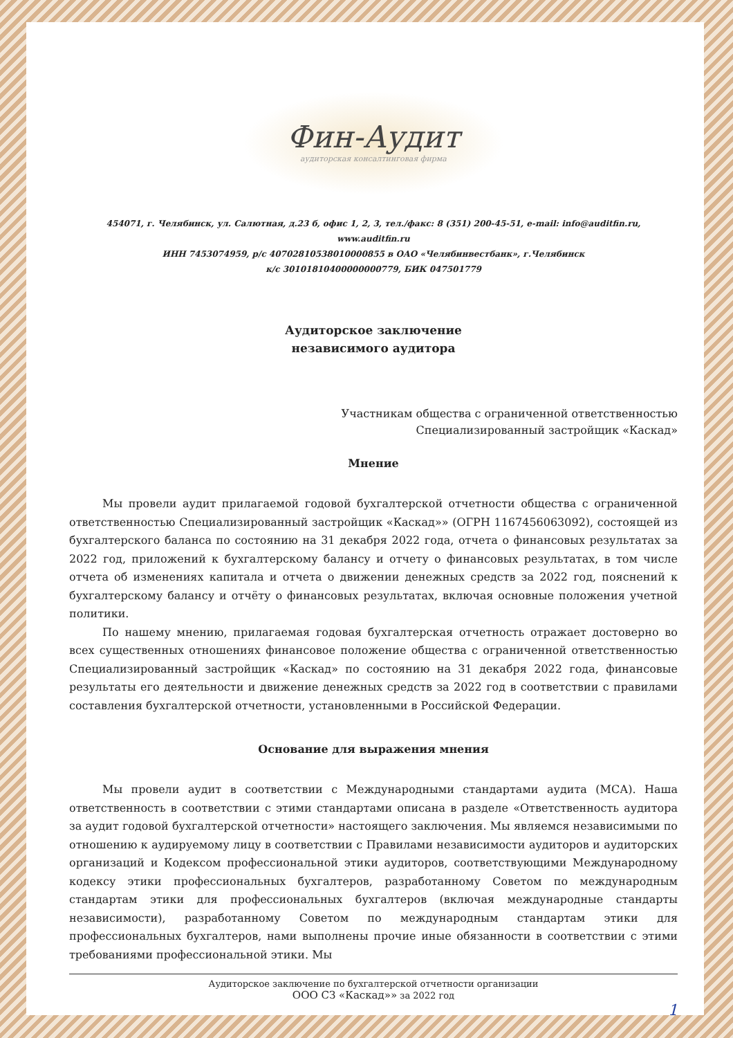Фин-Аудит
аудиторская консалтинговая фирма
454071, г. Челябинск, ул. Салютная, д.23 б, офис 1, 2, 3, тел./факс: 8 (351) 200-45-51, e-mail: info@auditfin.ru, www.auditfin.ru
ИНН 7453074959, р/с 40702810538010000855 в ОАО «Челябинвестбанк», г.Челябинск
к/с 30101810400000000779, БИК 047501779
Аудиторское заключение
независимого аудитора
Участникам общества с ограниченной ответственностью
Специализированный застройщик «Каскад»
Мнение
Мы провели аудит прилагаемой годовой бухгалтерской отчетности общества с ограниченной ответственностью Специализированный застройщик «Каскад»» (ОГРН 1167456063092), состоящей из бухгалтерского баланса по состоянию на 31 декабря 2022 года, отчета о финансовых результатах за 2022 год, приложений к бухгалтерскому балансу и отчету о финансовых результатах, в том числе отчета об изменениях капитала и отчета о движении денежных средств за 2022 год, пояснений к бухгалтерскому балансу и отчёту о финансовых результатах, включая основные положения учетной политики.
По нашему мнению, прилагаемая годовая бухгалтерская отчетность отражает достоверно во всех существенных отношениях финансовое положение общества с ограниченной ответственностью Специализированный застройщик «Каскад» по состоянию на 31 декабря 2022 года, финансовые результаты его деятельности и движение денежных средств за 2022 год в соответствии с правилами составления бухгалтерской отчетности, установленными в Российской Федерации.
Основание для выражения мнения
Мы провели аудит в соответствии с Международными стандартами аудита (МСА). Наша ответственность в соответствии с этими стандартами описана в разделе «Ответственность аудитора за аудит годовой бухгалтерской отчетности» настоящего заключения. Мы являемся независимыми по отношению к аудируемому лицу в соответствии с Правилами независимости аудиторов и аудиторских организаций и Кодексом профессиональной этики аудиторов, соответствующими Международному кодексу этики профессиональных бухгалтеров, разработанному Советом по международным стандартам этики для профессиональных бухгалтеров (включая международные стандарты независимости), разработанному Советом по международным стандартам этики для профессиональных бухгалтеров, нами выполнены прочие иные обязанности в соответствии с этими требованиями профессиональной этики. Мы
Аудиторское заключение по бухгалтерской отчетности организации
ООО СЗ «Каскад»» за 2022 год
1